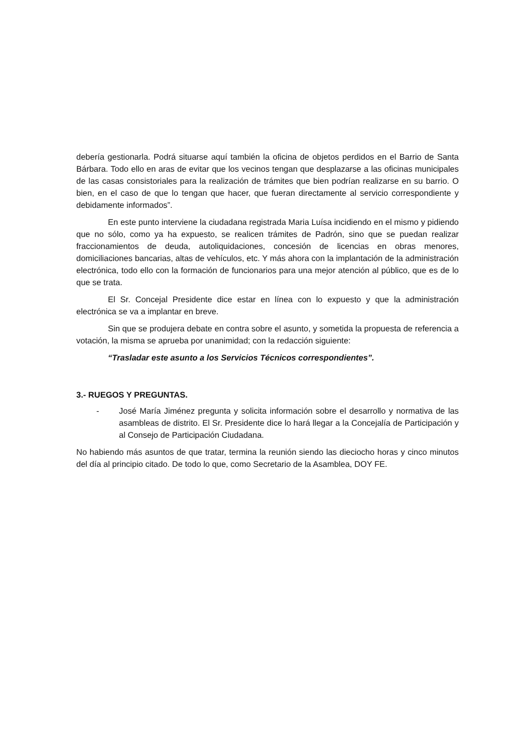debería gestionarla. Podrá situarse aquí también la oficina de objetos perdidos en el Barrio de Santa Bárbara. Todo ello en aras de evitar que los vecinos tengan que desplazarse a las oficinas municipales de las casas consistoriales para la realización de trámites que bien podrían realizarse en su barrio. O bien, en el caso de que lo tengan que hacer, que fueran directamente al servicio correspondiente y debidamente informados”.
En este punto interviene la ciudadana registrada Maria Luísa incidiendo en el mismo y pidiendo que no sólo, como ya ha expuesto, se realicen trámites de Padrón, sino que se puedan realizar fraccionamientos de deuda, autoliquidaciones, concesión de licencias en obras menores, domiciliaciones bancarias, altas de vehículos, etc. Y más ahora con la implantación de la administración electrónica, todo ello con la formación de funcionarios para una mejor atención al público, que es de lo que se trata.
El Sr. Concejal Presidente dice estar en línea con lo expuesto y que la administración electrónica se va a implantar en breve.
Sin que se produjera debate en contra sobre el asunto, y sometida la propuesta de referencia a votación, la misma se aprueba por unanimidad; con la redacción siguiente:
“Trasladar este asunto a los Servicios Técnicos correspondientes”.
3.- RUEGOS Y PREGUNTAS.
- José María Jiménez pregunta y solicita información sobre el desarrollo y normativa de las asambleas de distrito. El Sr. Presidente dice lo hará llegar a la Concejalía de Participación y al Consejo de Participación Ciudadana.
No habiendo más asuntos de que tratar, termina la reunión siendo las dieciocho horas y cinco minutos del día al principio citado. De todo lo que, como Secretario de la Asamblea, DOY FE.